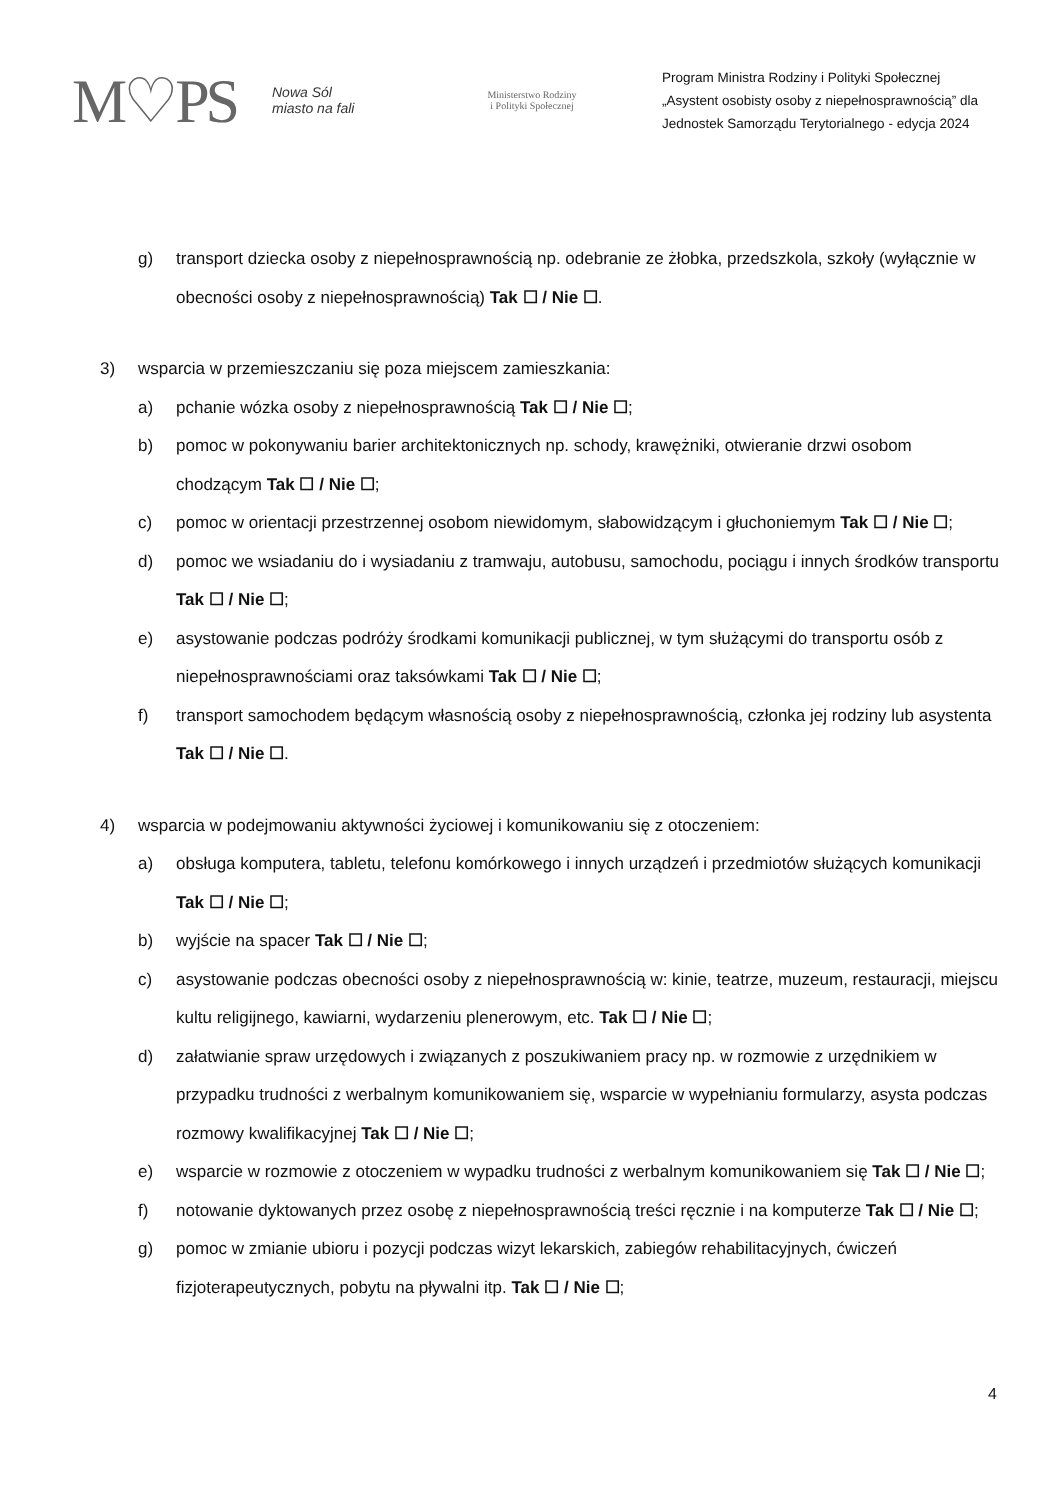M♡PS
Nowa Sól
miasto na fali
Ministerstwo Rodziny
i Polityki Społecznej
Program Ministra Rodziny i Polityki Społecznej
„Asystent osobisty osoby z niepełnosprawnością” dla
Jednostek Samorządu Terytorialnego - edycja 2024
g) transport dziecka osoby z niepełnosprawnością np. odebranie ze żłobka, przedszkola, szkoły (wyłącznie w obecności osoby z niepełnosprawnością) Tak ☐ / Nie ☐.
3) wsparcia w przemieszczaniu się poza miejscem zamieszkania:
a) pchanie wózka osoby z niepełnosprawnością Tak ☐ / Nie ☐;
b) pomoc w pokonywaniu barier architektonicznych np. schody, krawężniki, otwieranie drzwi osobom chodzącym Tak ☐ / Nie ☐;
c) pomoc w orientacji przestrzennej osobom niewidomym, słabowidzącym i głuchoniemym Tak ☐ / Nie ☐;
d) pomoc we wsiadaniu do i wysiadaniu z tramwaju, autobusu, samochodu, pociągu i innych środków transportu Tak ☐ / Nie ☐;
e) asystowanie podczas podróży środkami komunikacji publicznej, w tym służącymi do transportu osób z niepełnosprawnościami oraz taksówkami Tak ☐ / Nie ☐;
f) transport samochodem będącym własnością osoby z niepełnosprawnością, członka jej rodziny lub asystenta Tak ☐ / Nie ☐.
4) wsparcia w podejmowaniu aktywności życiowej i komunikowaniu się z otoczeniem:
a) obsługa komputera, tabletu, telefonu komórkowego i innych urządzeń i przedmiotów służących komunikacji Tak ☐ / Nie ☐;
b) wyjście na spacer Tak ☐ / Nie ☐;
c) asystowanie podczas obecności osoby z niepełnosprawnością w: kinie, teatrze, muzeum, restauracji, miejscu kultu religijnego, kawiarni, wydarzeniu plenerowym, etc. Tak ☐ / Nie ☐;
d) załatwianie spraw urzędowych i związanych z poszukiwaniem pracy np. w rozmowie z urzędnikiem w przypadku trudności z werbalnym komunikowaniem się, wsparcie w wypełnianiu formularzy, asysta podczas rozmowy kwalifikacyjnej Tak ☐ / Nie ☐;
e) wsparcie w rozmowie z otoczeniem w wypadku trudności z werbalnym komunikowaniem się Tak ☐ / Nie ☐;
f) notowanie dyktowanych przez osobę z niepełnosprawnością treści ręcznie i na komputerze Tak ☐ / Nie ☐;
g) pomoc w zmianie ubioru i pozycji podczas wizyt lekarskich, zabiegów rehabilitacyjnych, ćwiczeń fizjoterapeutycznych, pobytu na pływalni itp. Tak ☐ / Nie ☐;
4